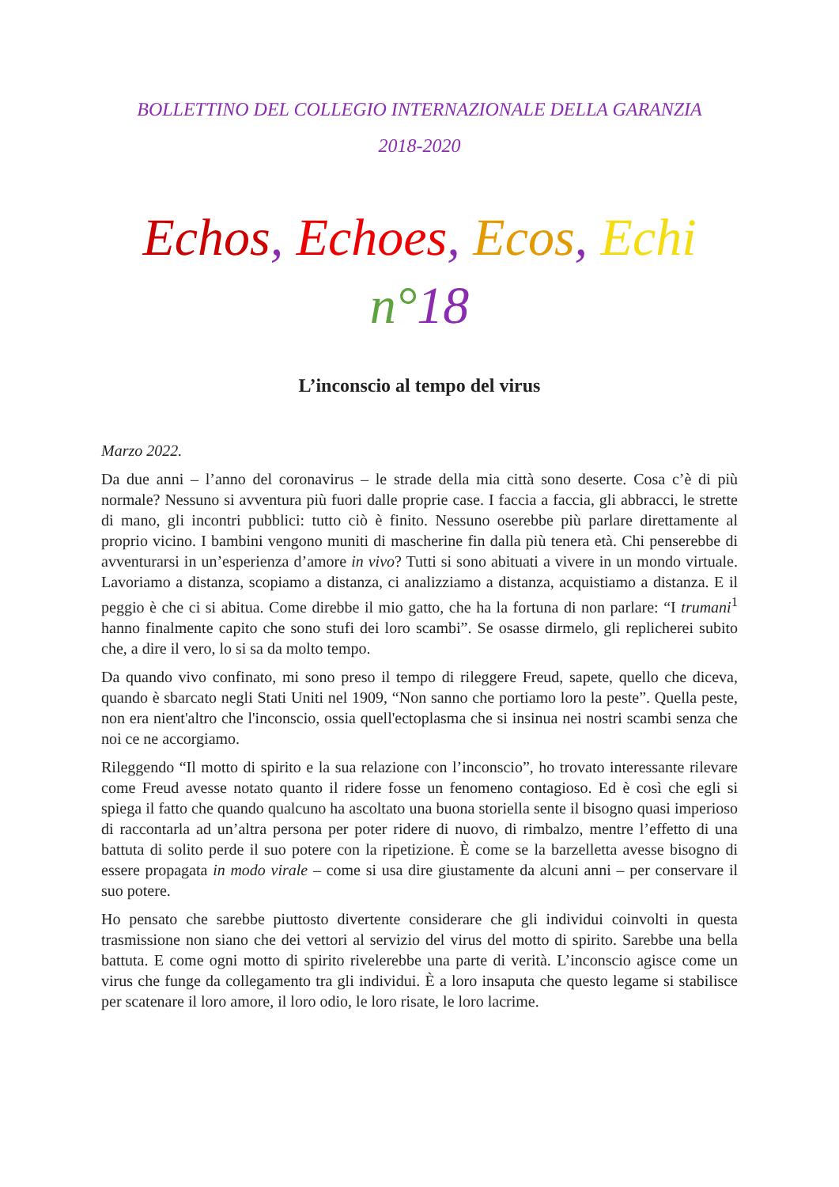BOLLETTINO DEL COLLEGIO INTERNAZIONALE DELLA GARANZIA
2018-2020
Echos, Echoes, Ecos, Echi
n°18
L’inconscio al tempo del virus
Marzo 2022.
Da due anni – l’anno del coronavirus – le strade della mia città sono deserte. Cosa c’è di più normale? Nessuno si avventura più fuori dalle proprie case. I faccia a faccia, gli abbracci, le strette di mano, gli incontri pubblici: tutto ciò è finito. Nessuno oserebbe più parlare direttamente al proprio vicino. I bambini vengono muniti di mascherine fin dalla più tenera età. Chi penserebbe di avventurarsi in un’esperienza d’amore in vivo? Tutti si sono abituati a vivere in un mondo virtuale. Lavoriamo a distanza, scopiamo a distanza, ci analizziamo a distanza, acquistiamo a distanza. E il peggio è che ci si abitua. Come direbbe il mio gatto, che ha la fortuna di non parlare: “I trumani<sup>1</sup> hanno finalmente capito che sono stufi dei loro scambi”. Se osasse dirmelo, gli replicherei subito che, a dire il vero, lo si sa da molto tempo.
Da quando vivo confinato, mi sono preso il tempo di rileggere Freud, sapete, quello che diceva, quando è sbarcato negli Stati Uniti nel 1909, “Non sanno che portiamo loro la peste”. Quella peste, non era nient'altro che l'inconscio, ossia quell'ectoplasma che si insinua nei nostri scambi senza che noi ce ne accorgiamo.
Rileggendo “Il motto di spirito e la sua relazione con l’inconscio”, ho trovato interessante rilevare come Freud avesse notato quanto il ridere fosse un fenomeno contagioso. Ed è così che egli si spiega il fatto che quando qualcuno ha ascoltato una buona storiella sente il bisogno quasi imperioso di raccontarla ad un’altra persona per poter ridere di nuovo, di rimbalzo, mentre l’effetto di una battuta di solito perde il suo potere con la ripetizione. È come se la barzelletta avesse bisogno di essere propagata in modo virale – come si usa dire giustamente da alcuni anni – per conservare il suo potere.
Ho pensato che sarebbe piuttosto divertente considerare che gli individui coinvolti in questa trasmissione non siano che dei vettori al servizio del virus del motto di spirito. Sarebbe una bella battuta. E come ogni motto di spirito rivelerebbe una parte di verità. L’inconscio agisce come un virus che funge da collegamento tra gli individui. È a loro insaputa che questo legame si stabilisce per scatenare il loro amore, il loro odio, le loro risate, le loro lacrime.